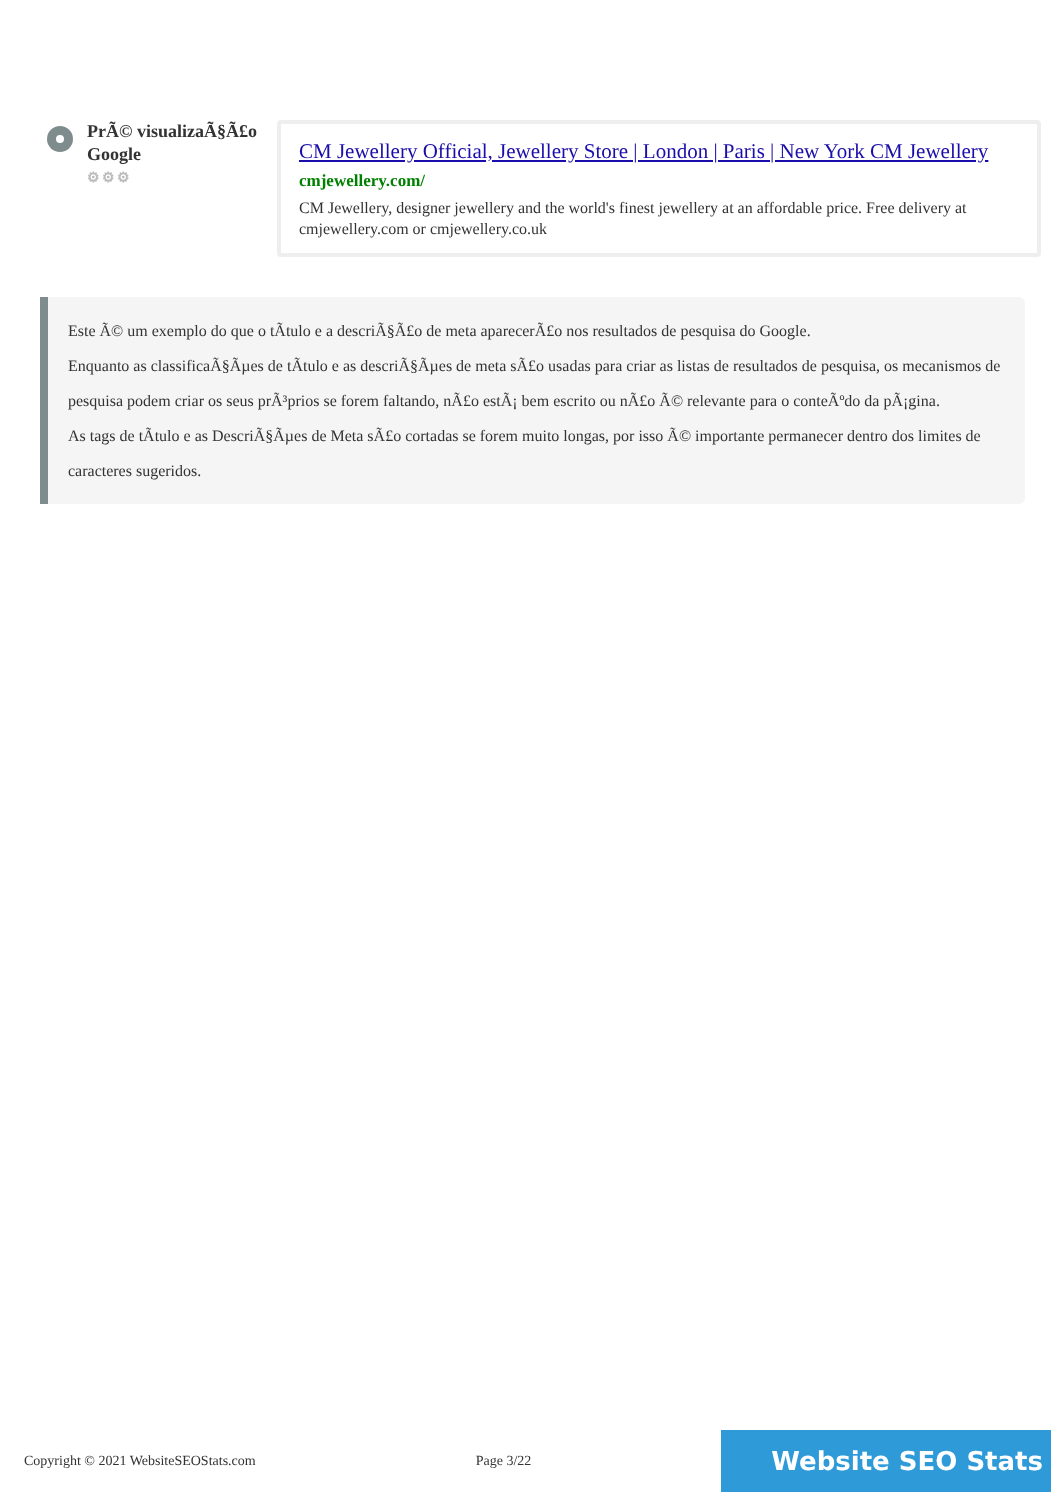PrÃ© visualizaÃ§Ã£o Google
⚙⚙⚙
CM Jewellery Official, Jewellery Store | London | Paris | New York CM Jewellery
cmjewellery.com/
CM Jewellery, designer jewellery and the world's finest jewellery at an affordable price. Free delivery at cmjewellery.com or cmjewellery.co.uk
Este Ã© um exemplo do que o tÃtulo e a descriÃ§Ã£o de meta aparecerÃ£o nos resultados de pesquisa do Google.
Enquanto as classificaÃ§Ãµes de tÃtulo e as descriÃ§Ãµes de meta sÃ£o usadas para criar as listas de resultados de pesquisa, os mecanismos de pesquisa podem criar os seus prÃ³prios se forem faltando, nÃ£o estÃ¡ bem escrito ou nÃ£o Ã© relevante para o conteÃºdo da pÃ¡gina.
As tags de tÃtulo e as DescriÃ§Ãµes de Meta sÃ£o cortadas se forem muito longas, por isso Ã© importante permanecer dentro dos limites de caracteres sugeridos.
Copyright © 2021 WebsiteSEOStats.com Page 3/22 Website SEO Stats